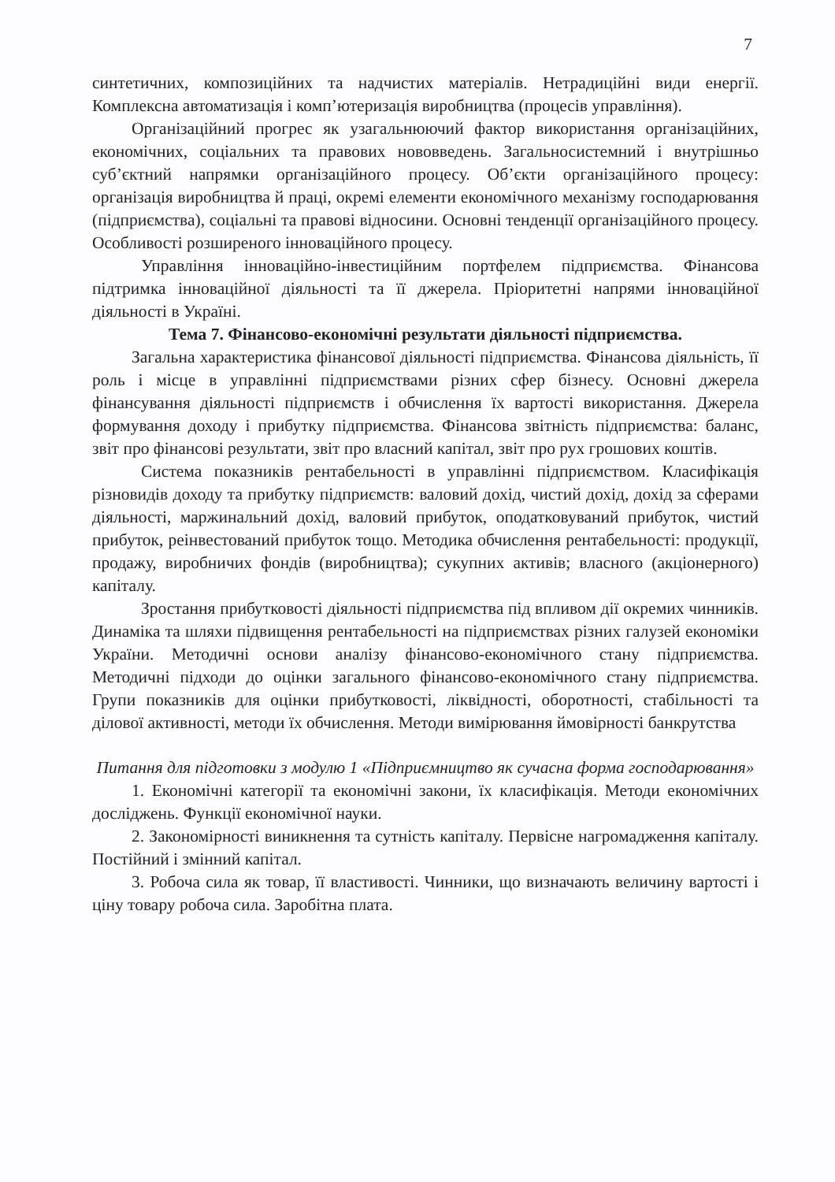7
синтетичних, композиційних та надчистих матеріалів. Нетрадиційні види енергії. Комплексна автоматизація і комп’ютеризація виробництва (процесів управління).
Організаційний прогрес як узагальнюючий фактор використання організаційних, економічних, соціальних та правових нововведень. Загальносистемний і внутрішньо суб’єктний напрямки організаційного процесу. Об’єкти організаційного процесу: організація виробництва й праці, окремі елементи економічного механізму господарювання (підприємства), соціальні та правові відносини. Основні тенденції організаційного процесу. Особливості розширеного інноваційного процесу.
Управління інноваційно-інвестиційним портфелем підприємства. Фінансова підтримка інноваційної діяльності та її джерела. Пріоритетні напрями інноваційної діяльності в Україні.
Тема 7. Фінансово-економічні результати діяльності підприємства.
Загальна характеристика фінансової діяльності підприємства. Фінансова діяльність, її роль і місце в управлінні підприємствами різних сфер бізнесу. Основні джерела фінансування діяльності підприємств і обчислення їх вартості використання. Джерела формування доходу і прибутку підприємства. Фінансова звітність підприємства: баланс, звіт про фінансові результати, звіт про власний капітал, звіт про рух грошових коштів.
Система показників рентабельності в управлінні підприємством. Класифікація різновидів доходу та прибутку підприємств: валовий дохід, чистий дохід, дохід за сферами діяльності, маржинальний дохід, валовий прибуток, оподатковуваний прибуток, чистий прибуток, реінвестований прибуток тощо. Методика обчислення рентабельності: продукції, продажу, виробничих фондів (виробництва); сукупних активів; власного (акціонерного) капіталу.
Зростання прибутковості діяльності підприємства під впливом дії окремих чинників. Динаміка та шляхи підвищення рентабельності на підприємствах різних галузей економіки України. Методичні основи аналізу фінансово-економічного стану підприємства. Методичні підходи до оцінки загального фінансово-економічного стану підприємства. Групи показників для оцінки прибутковості, ліквідності, оборотності, стабільності та ділової активності, методи їх обчислення. Методи вимірювання ймовірності банкрутства
Питання для підготовки з модулю 1 «Підприємництво як сучасна форма господарювання»
1. Економічні категорії та економічні закони, їх класифікація. Методи економічних досліджень. Функції економічної науки.
2. Закономірності виникнення та сутність капіталу. Первісне нагромадження капіталу. Постійний і змінний капітал.
3. Робоча сила як товар, її властивості. Чинники, що визначають величину вартості і ціну товару робоча сила. Заробітна плата.